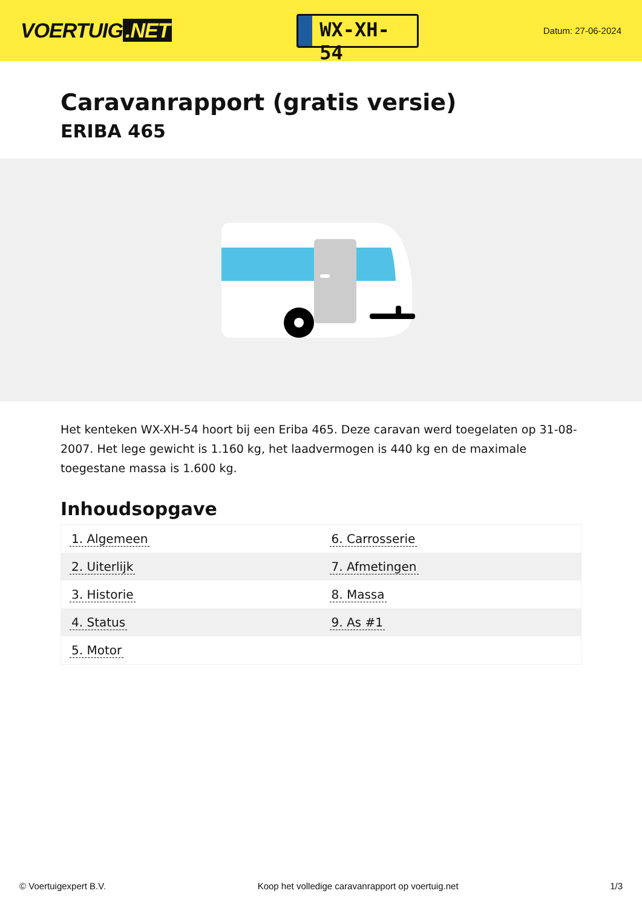VOERTUIG.NET
WX-XH-54
Datum: 27-06-2024
Caravanrapport (gratis versie)
ERIBA 465
Het kenteken WX-XH-54 hoort bij een Eriba 465. Deze caravan werd toegelaten op 31-08-2007. Het lege gewicht is 1.160 kg, het laadvermogen is 440 kg en de maximale toegestane massa is 1.600 kg.
Inhoudsopgave
| 1. Algemeen | 6. Carrosserie |
| 2. Uiterlijk | 7. Afmetingen |
| 3. Historie | 8. Massa |
| 4. Status | 9. As #1 |
| 5. Motor | |
© Voertuigexpert B.V. Koop het volledige caravanrapport op voertuig.net
1/3